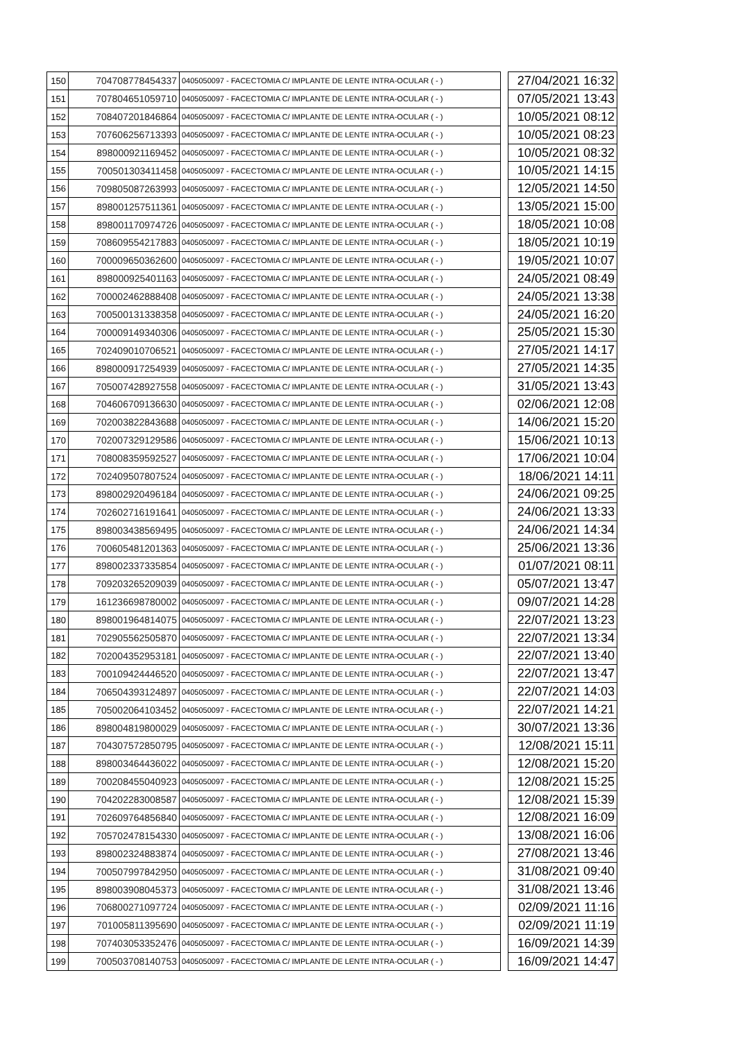| 150 | 704708778454337 | 0405050097 - FACECTOMIA C/ IMPLANTE DE LENTE INTRA-OCULAR ( - ) | | 27/04/2021 16:32 |
| 151 | 707804651059710 | 0405050097 - FACECTOMIA C/ IMPLANTE DE LENTE INTRA-OCULAR ( - ) | | 07/05/2021 13:43 |
| 152 | 708407201846864 | 0405050097 - FACECTOMIA C/ IMPLANTE DE LENTE INTRA-OCULAR ( - ) | | 10/05/2021 08:12 |
| 153 | 707606256713393 | 0405050097 - FACECTOMIA C/ IMPLANTE DE LENTE INTRA-OCULAR ( - ) | | 10/05/2021 08:23 |
| 154 | 898000921169452 | 0405050097 - FACECTOMIA C/ IMPLANTE DE LENTE INTRA-OCULAR ( - ) | | 10/05/2021 08:32 |
| 155 | 700501303411458 | 0405050097 - FACECTOMIA C/ IMPLANTE DE LENTE INTRA-OCULAR ( - ) | | 10/05/2021 14:15 |
| 156 | 709805087263993 | 0405050097 - FACECTOMIA C/ IMPLANTE DE LENTE INTRA-OCULAR ( - ) | | 12/05/2021 14:50 |
| 157 | 898001257511361 | 0405050097 - FACECTOMIA C/ IMPLANTE DE LENTE INTRA-OCULAR ( - ) | | 13/05/2021 15:00 |
| 158 | 898001170974726 | 0405050097 - FACECTOMIA C/ IMPLANTE DE LENTE INTRA-OCULAR ( - ) | | 18/05/2021 10:08 |
| 159 | 708609554217883 | 0405050097 - FACECTOMIA C/ IMPLANTE DE LENTE INTRA-OCULAR ( - ) | | 18/05/2021 10:19 |
| 160 | 700009650362600 | 0405050097 - FACECTOMIA C/ IMPLANTE DE LENTE INTRA-OCULAR ( - ) | | 19/05/2021 10:07 |
| 161 | 898000925401163 | 0405050097 - FACECTOMIA C/ IMPLANTE DE LENTE INTRA-OCULAR ( - ) | | 24/05/2021 08:49 |
| 162 | 700002462888408 | 0405050097 - FACECTOMIA C/ IMPLANTE DE LENTE INTRA-OCULAR ( - ) | | 24/05/2021 13:38 |
| 163 | 700500131338358 | 0405050097 - FACECTOMIA C/ IMPLANTE DE LENTE INTRA-OCULAR ( - ) | | 24/05/2021 16:20 |
| 164 | 700009149340306 | 0405050097 - FACECTOMIA C/ IMPLANTE DE LENTE INTRA-OCULAR ( - ) | | 25/05/2021 15:30 |
| 165 | 702409010706521 | 0405050097 - FACECTOMIA C/ IMPLANTE DE LENTE INTRA-OCULAR ( - ) | | 27/05/2021 14:17 |
| 166 | 898000917254939 | 0405050097 - FACECTOMIA C/ IMPLANTE DE LENTE INTRA-OCULAR ( - ) | | 27/05/2021 14:35 |
| 167 | 705007428927558 | 0405050097 - FACECTOMIA C/ IMPLANTE DE LENTE INTRA-OCULAR ( - ) | | 31/05/2021 13:43 |
| 168 | 704606709136630 | 0405050097 - FACECTOMIA C/ IMPLANTE DE LENTE INTRA-OCULAR ( - ) | | 02/06/2021 12:08 |
| 169 | 702003822843688 | 0405050097 - FACECTOMIA C/ IMPLANTE DE LENTE INTRA-OCULAR ( - ) | | 14/06/2021 15:20 |
| 170 | 702007329129586 | 0405050097 - FACECTOMIA C/ IMPLANTE DE LENTE INTRA-OCULAR ( - ) | | 15/06/2021 10:13 |
| 171 | 708008359592527 | 0405050097 - FACECTOMIA C/ IMPLANTE DE LENTE INTRA-OCULAR ( - ) | | 17/06/2021 10:04 |
| 172 | 702409507807524 | 0405050097 - FACECTOMIA C/ IMPLANTE DE LENTE INTRA-OCULAR ( - ) | | 18/06/2021 14:11 |
| 173 | 898002920496184 | 0405050097 - FACECTOMIA C/ IMPLANTE DE LENTE INTRA-OCULAR ( - ) | | 24/06/2021 09:25 |
| 174 | 702602716191641 | 0405050097 - FACECTOMIA C/ IMPLANTE DE LENTE INTRA-OCULAR ( - ) | | 24/06/2021 13:33 |
| 175 | 898003438569495 | 0405050097 - FACECTOMIA C/ IMPLANTE DE LENTE INTRA-OCULAR ( - ) | | 24/06/2021 14:34 |
| 176 | 700605481201363 | 0405050097 - FACECTOMIA C/ IMPLANTE DE LENTE INTRA-OCULAR ( - ) | | 25/06/2021 13:36 |
| 177 | 898002337335854 | 0405050097 - FACECTOMIA C/ IMPLANTE DE LENTE INTRA-OCULAR ( - ) | | 01/07/2021 08:11 |
| 178 | 709203265209039 | 0405050097 - FACECTOMIA C/ IMPLANTE DE LENTE INTRA-OCULAR ( - ) | | 05/07/2021 13:47 |
| 179 | 161236698780002 | 0405050097 - FACECTOMIA C/ IMPLANTE DE LENTE INTRA-OCULAR ( - ) | | 09/07/2021 14:28 |
| 180 | 898001964814075 | 0405050097 - FACECTOMIA C/ IMPLANTE DE LENTE INTRA-OCULAR ( - ) | | 22/07/2021 13:23 |
| 181 | 702905562505870 | 0405050097 - FACECTOMIA C/ IMPLANTE DE LENTE INTRA-OCULAR ( - ) | | 22/07/2021 13:34 |
| 182 | 702004352953181 | 0405050097 - FACECTOMIA C/ IMPLANTE DE LENTE INTRA-OCULAR ( - ) | | 22/07/2021 13:40 |
| 183 | 700109424446520 | 0405050097 - FACECTOMIA C/ IMPLANTE DE LENTE INTRA-OCULAR ( - ) | | 22/07/2021 13:47 |
| 184 | 706504393124897 | 0405050097 - FACECTOMIA C/ IMPLANTE DE LENTE INTRA-OCULAR ( - ) | | 22/07/2021 14:03 |
| 185 | 705002064103452 | 0405050097 - FACECTOMIA C/ IMPLANTE DE LENTE INTRA-OCULAR ( - ) | | 22/07/2021 14:21 |
| 186 | 898004819800029 | 0405050097 - FACECTOMIA C/ IMPLANTE DE LENTE INTRA-OCULAR ( - ) | | 30/07/2021 13:36 |
| 187 | 704307572850795 | 0405050097 - FACECTOMIA C/ IMPLANTE DE LENTE INTRA-OCULAR ( - ) | | 12/08/2021 15:11 |
| 188 | 898003464436022 | 0405050097 - FACECTOMIA C/ IMPLANTE DE LENTE INTRA-OCULAR ( - ) | | 12/08/2021 15:20 |
| 189 | 700208455040923 | 0405050097 - FACECTOMIA C/ IMPLANTE DE LENTE INTRA-OCULAR ( - ) | | 12/08/2021 15:25 |
| 190 | 704202283008587 | 0405050097 - FACECTOMIA C/ IMPLANTE DE LENTE INTRA-OCULAR ( - ) | | 12/08/2021 15:39 |
| 191 | 702609764856840 | 0405050097 - FACECTOMIA C/ IMPLANTE DE LENTE INTRA-OCULAR ( - ) | | 12/08/2021 16:09 |
| 192 | 705702478154330 | 0405050097 - FACECTOMIA C/ IMPLANTE DE LENTE INTRA-OCULAR ( - ) | | 13/08/2021 16:06 |
| 193 | 898002324883874 | 0405050097 - FACECTOMIA C/ IMPLANTE DE LENTE INTRA-OCULAR ( - ) | | 27/08/2021 13:46 |
| 194 | 700507997842950 | 0405050097 - FACECTOMIA C/ IMPLANTE DE LENTE INTRA-OCULAR ( - ) | | 31/08/2021 09:40 |
| 195 | 898003908045373 | 0405050097 - FACECTOMIA C/ IMPLANTE DE LENTE INTRA-OCULAR ( - ) | | 31/08/2021 13:46 |
| 196 | 706800271097724 | 0405050097 - FACECTOMIA C/ IMPLANTE DE LENTE INTRA-OCULAR ( - ) | | 02/09/2021 11:16 |
| 197 | 701005811395690 | 0405050097 - FACECTOMIA C/ IMPLANTE DE LENTE INTRA-OCULAR ( - ) | | 02/09/2021 11:19 |
| 198 | 707403053352476 | 0405050097 - FACECTOMIA C/ IMPLANTE DE LENTE INTRA-OCULAR ( - ) | | 16/09/2021 14:39 |
| 199 | 700503708140753 | 0405050097 - FACECTOMIA C/ IMPLANTE DE LENTE INTRA-OCULAR ( - ) | | 16/09/2021 14:47 |